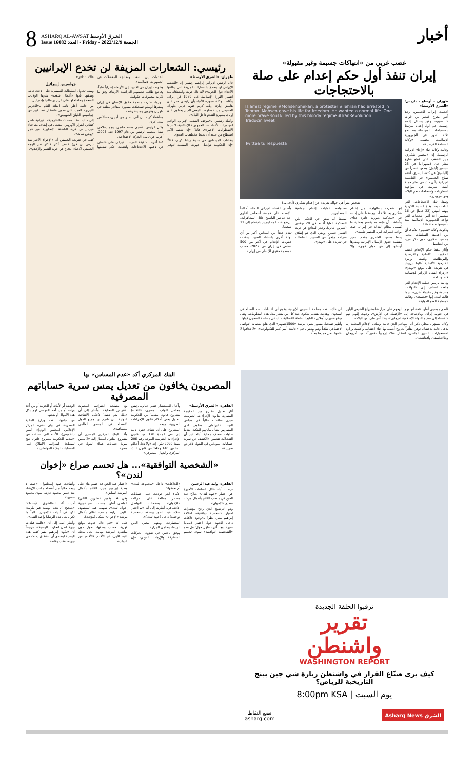أخبار
8
ASHARQ AL-AWSAT الشرق الأوسط
Issue 16082 العدد - Friday - 2022/12/9 الجمعة
غضب غربي من «انتهاكات جسيمة وغير مقبولة»
إيران تنفذ أول حكم إعدام على صلة بالاحتجاجات
طهران - أوسلو - باريس: «الشرق الأوسط»
أعدمت إيران، الخميس، رجلاً أدين بجرح عنصر من قوات «الباسيج»، وفق وسائل إعلام رسمية، في أول إعدام مرتبط بالاحتجاجات المتواصلة منذ نحو ثلاثة أشهر في الجمهورية الإسلامية، بحسب «وكالة الصحافة الفرنسية».
وقالت وكالة أنباء «إرنا» الإيرانية الرسمية، إن «محسن شكاري، مثير الشغب الذي قطع شارع ستار خان (بطهران) في 25 سبتمبر (أيلول) وطعن عنصراً من (الباسيج) في كتفه اليسرى، أعدم صباح الخميس» في العاصمة الإيرانية. يأتي ذلك في إطار حملة أمنية شرسة في مواجهة اضطرابات واحتجاجات تعم البلاد، وفق «رويترز».
وتمثل تلك الاحتجاجات، التي اندلعت بعد وفاة الشابة الكردية مهسا أميني (22 عاماً) في 16 سبتمبر، أحد أكبر التحديات التي تواجه الجمهورية الإسلامية منذ تأسيسها عام 1979.
وذكرت وكالة «تسنيم» للأنباء، أن من أعدمته السلطات يدعى محسن شكاري، دون ذكر مزيد من التفاصيل.
وآثار تنفيذ حكم الإعدام غضب الحكومات الألمانية والفرنسية والبريطانية. وكتبت وزيرة الخارجية الألمانية أنالينا بيربوك في تغريدة على موقع «تويتر»: «ازدراء النظام الإيراني للإنسانية لا حدود له».
ودانت باريس عملية الإعدام التي جاءت لتضاف إلى «انتهاكات جسيمة وغير مقبولة أخرى»، بينما قالت لندن إنها «فضيحة». وقالت «منظمة العفو الدولية»
Islamist regime #MohsenShekari, a protester #Tehran had arrested in Tehran. Mohsen gave his life for freedom. He wanted a normal life. One more brave soul killed by this bloody regime #IranRevolution
Traducir Tweet
Twittea tu respuesta
شخص يقرأ في جواله تغريدة عن إعدام شكاري (أ.ف.ب)
إنها شعرت بـ«الهلع»، من إعدام شكاري بعد ثلاثة أسابيع فقط على إدانته في «محاكمة صورية جائرة جداً». وأضافت أن «إعدامه يفضح وحشية ما يُسمى بنظام العدالة في إيران، حيث يواجه عشرات غيره المصير نفسه».
ودعا محمود العامري مقدم، مدير منظمة حقوق الإنسان الإيرانية ومقرها أوسلو، إلى «رد دولي قوي»، وإلا فستواجه عمليات إعدام جماعية للمتظاهرين.
مضيفاً أنه طعن في الحكم، لكن المحكمة العليا أكدته في 20 نوفمبر (تشرين الثاني). وحذر المدافع عن حرية التعبير حسين رونقي الذي تم إطلاق سراحه مؤخراً من السجن، السلطات في تغريدة على «تويتر».
وأصدر القضاء الإيراني الثلاثاء أحكاماً بالإعدام على خمسة أشخاص لقتلهم أحد عناصر الباسيج خلال المظاهرات، ليرتفع عدد المحكومين بالإعدام إلى 11 شخصاً.
تعدم عدداً من المدانين أكبر من أي دولة أخرى باستثناء الصين. ونفذت عقوبات الإعدام في أكثر من 500 شخص في إيران في 2022، حسب «منظمة حقوق الإنسان في إيران».
كاظم موسوي أعلن لائحة اتهامهم بالهجوم على مزار شاهشيراغ الشيعي البارز في جنوب إيران. وبالإضافة إلى «الإفساد في الأرض»، وجهت إليهم تهم «الانتماء إلى تنظيم الدولة الإسلامية الإرهابي»، و«التآمر على أمن البلاد».
وكان مسؤول محلي ذكر أن المهاجم الذي قالت وسائل الإعلام المحلية إنه يدعى حامد بدخشان توفي متأثراً بجروح أصيب بها أثناء اعتقاله. وأعلنت وزارة الاستخبارات، الشهر الماضي، اعتقال «26 إرهابياً تكفيرياً» من أذربيجان وطاجيكستان وأفغانستان.
إلى ذلك، نفت مصلحة السجون الإيرانية وقوع أي اعتداءات ضد النساء في السجون، وهددت بتقديم شكوى ضد كل من ينشر مثل هذه المعلومات. ونقل موقع «ميزان أونلاين» التابع للسلطة القضائية، ذلك عن مصلحة السجون قولها.
وأظهر تسجيل مصور نشره مرصد «1500تصوير» الذي يتابع منصات التواصل الاجتماعي طلاباً وهم يهتفون في «جامعة أمير كبير للتكنولوجيا»: «لا تخافوا لا تخافوا، نحن جميعنا معاً».
رئيسي: الشعارات المزيفة لن تخدع الإيرانيين
طهران: «الشرق الأوسط»
قال الرئيس الإيراني إبراهيم رئيسي إن «الشعب الإيراني لن ينخدع بالشعارات المزيفة التي يطلقها الأعداء حول الحرية»؛ لأنه نال حريته واستقلاله منذ انتصار الثورة الإسلامية عام 1979 في إيران. وأفادت وكالة «مهر» للأنباء بأن رئيسي حذر على هامش زيارته رباط كريم جنوب غربي طهران الخميس، من «محاولات البعض الذين يعملون على إرباك مسيرة التقدم داخل البلاد».
وأشاد رئيسي بـ«موقف الشعب الإيراني الواعي لمؤامرات الأعداء ضد الجمهورية الإسلامية، لا سيما الاضطرابات الأخيرة»، قائلاً: «إن شعبنا الأبي استطاع من جديد أن يحبط مخططات العدو».
وخاطب المواطنين في مدينة رباط كريم، قائلاً: «إن الحكومة تواصل جهودها المضنية لتوفير الخدمات إلى الشعب ومعالجة المعضلات في الجمهورية الإسلامية».
وشهدت إيران من الاثنين إلى الأربعاء إضراباً عاماً، وقاطع طلاب حصصهم الدراسية الأربعاء، وفق ما ذكرت مجموعات حقوقية.
بدورها، نشرت منظمة حقوق الإنسان في إيران ومقرها أوسلو تسجيلات مصورة لمتاجر مغلقة في طهران وقزوين ومدينة رشت.
محافظة كردستان التي تتحدر منها أميني، فضلاً عن مدن أخرى.
وكان الرئيس الأسبق محمد خاتمي، وهو إصلاحي شغل منصب الرئيس من عام 1997 حتى 2005، أعرب عن تأييده الحركة الاحتجاجية.
كما أعربت شقيقة المرشد الإيراني علي خامنئي عن دعمها الاحتجاجات وانتقدت حكم شقيقها «الاستبدادي».
جواسيس إسرائيل
وبينما تحاول السلطات السيطرة على الاحتجاجات، وصفتها بأنها «أعمال شغب» تثيرها الولايات المتحدة وحلفاء لها على غرار بريطانيا وإسرائيل.
من جانبه، أعلن نائب القائد العام لـ«الحرس الثوري» العميد علي فدوي «اعتقال عدد كبير من جواسيس الكيان الصهيوني».
إلى ذلك، انتقد متحدث «الخارجية» الإيرانية ناصر كنعاني القرار الأوروبي المتمثل في إيقاف بث قناة «برس تي في» الناطقة بالإنجليزية عبر قمر «يوتيل سات».
كتب في تغريدة الخميس أن «الإجراء الأخير ضد (برس تي في) كشف أكثر فأكثر عن الوجه الحقيقي لأدعياء الدفاع عن حرية التعبير والإعلام».
ترقبوا الحلقة الجديدة
تقرير
واشنطن
WASHINGTON REPORT
كيف يرى صنّاع القرار في واشنطن زيارة شي جين بينج التاريخية للرياض؟
يوم السبت | 8:00pm KSA
الشرق Asharq News نضع النقاط
asharq.com
البنك المركزي أكد «عدم المساس» بها
المصريون يخافون من تعديل يمس سرية حساباتهم المصرفية
القاهرة: «الشرق الأوسط»
أثار تعديل مقترح من الحكومة المصرية لقانون الإجراءات الضريبية، تجري مناقشته حالياً في مجلس النواب (البرلمان)، مخاوف لدى المصريين بشأن بياناتهم البنكية، بعدما تداولت صحف محلية أنباء عن أن التعديلات تتضمن «الكشف عن سرية حسابات المودعين في البنوك لأغراض ضريبية».
وأحال المستشار حنفي جبالي، رئيس مجلس النواب المصري، (الثلاثاء) مشروع قانون مقدماً من الحكومة بتعديل بعض أحكام قانون الإجراءات الضريبية الموحد.
المشروع على أن تضاف فقرة ثانية إلى نص المادة 178 من قانون الإجراءات الضريبية الموحد رقم 206 لسنة 2020 تقول إنه «ولا تخل أحكام المادتين 140 و142 من قانون البنك المركزي والجهاز المصرفي».
مع مصلحة الضرائب المصرية للأغراض المحلية». وأشار إلى أن «ذلك يتم تنفيذاً لأحكام الاتفاقية الدولية التي تلتزم بها جميع الدول الأعضاء في المنتدى العالمي للشفافية».
وأكد البنك المركزي المصري أن مشروع القانون المشار إليه «لا يمس سرية حسابات عملاء البنوك في مصر».
الوديعة أو الأمانة أو الخزينة أو من أحد ورثته أو من أحد الموصى لهم بكل هذه الأموال أو بعضها.
من جانبها، نفت وزارة المالية المصرية، في بيان نشره المركز الإعلامي لمجلس الوزراء أمس (الخميس)، الأنباء التي تحدثت عن «تقديم الحكومة مشروع قانون يتيح لمصلحة الضرائب الاطلاع على الحسابات البنكية للمواطنين».
«الشخصية التوافقية»... هل تحسم صراع «إخوان لندن»؟
القاهرة: وليد عبد الرحمن
ترددت أنباء خلال الساعات الأخيرة عن اختيار «جبهة لندن» صلاح عبد الحق في منصب القائم بأعمال مرشد تنظيم «الإخوان».
وهو الترشيح الذي رجح مؤشرات اختيار «شخصية توافقية» لخلافة إبراهيم منير، نظراً لـ«وجود خلافات داخل الجبهة حول اختيار (بديل) منير». وهنا أثير تساؤل حول: هل هذه «الشخصية التوافقية» سوف تحسم «الخلافات» داخل «مجموعة لندن» أم تعمقها؟
الأنباء التي ترددت على حسابات مصادر مطلعة على تحركات «الإخوان» بصفحات التواصل الاجتماعي، أشارت إلى أنه «تم اختيار صلاح عبد الحق بوصفه (شخصية توافقية) داخل (جبهة لندن)».
المتصارعة، ومنهم محيي الدين الزايط، وحلمي الجزار».
ووفق باحثين في شؤون الحركات المتطرفة والإرهاب الدولي، فإن «اختيار عبد الحق قد حسم بناء على وصية إبراهيم منير، القائم بأعمال المرشد السابق».
وفي 4 نوفمبر (تشرين الثاني) الماضي، أعلن المتحدث باسم «جبهة إخوان لندن»، صهيب عبد المقصود، تكليف الزايط منصب القائم بأعمال مرشد «الإخوان» بشكل (مؤقت).
على أنه «في حال حدوث موانع قهرية، حسب وصفها، تحول دون مباشرة المرشد مهامه، يحل محله نائبه الأول، ثم الأقدم فالأقدم من النواب».
وأضافت جبهة إسطنبول: «حيث لا يوجد حالياً من أعضاء مكتب الإرشاد بعد حبس محمود عزت، سوى محمود حسين».
أديب أكد لـ«الشرق الأوسط»: «صحيح أن هذه الوصية غير ملزمة؛ لكن في أدبيات (الإخوان) دائماً ما تكون مثل هذه الوصايا واجبة النفاذ».
وأشار أديب إلى أن «غالبية قيادات جبهة لندن انحازت للوصية»، مرجحاً أن «يكون إبراهيم منير كتب هذه الوصية ليتفادى أي انشقاق يحدث في جبهته، عقب وفاته».